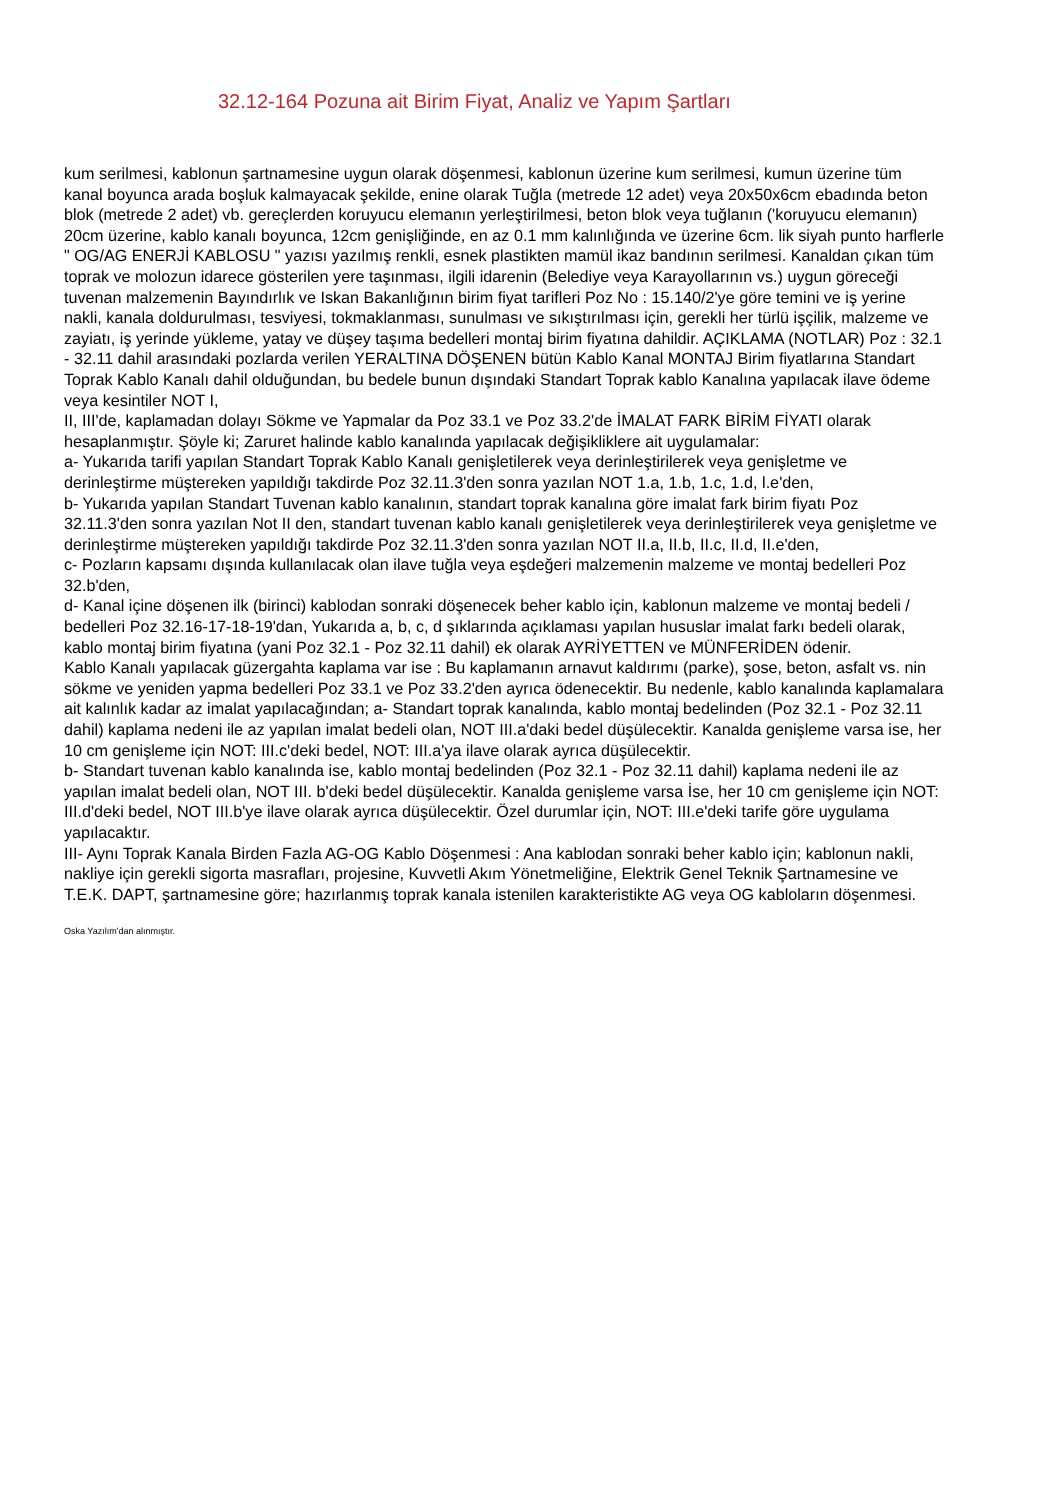32.12-164 Pozuna ait Birim Fiyat, Analiz ve Yapım Şartları
kum serilmesi, kablonun şartnamesine uygun olarak döşenmesi, kablonun üzerine kum serilmesi, kumun üzerine tüm kanal boyunca arada boşluk kalmayacak şekilde, enine olarak Tuğla (metrede 12 adet) veya 20x50x6cm ebadında beton blok (metrede 2 adet) vb. gereçlerden koruyucu elemanın yerleştirilmesi, beton blok veya tuğlanın ('koruyucu elemanın) 20cm üzerine, kablo kanalı boyunca, 12cm genişliğinde, en az 0.1 mm kalınlığında ve üzerine 6cm. lik siyah punto harflerle " OG/AG ENERJİ KABLOSU " yazısı yazılmış renkli, esnek plastikten mamül ikaz bandının serilmesi. Kanaldan çıkan tüm toprak ve molozun idarece gösterilen yere taşınması, ilgili idarenin (Belediye veya Karayollarının vs.) uygun göreceği tuvenan malzemenin Bayındırlık ve Iskan Bakanlığının birim fiyat tarifleri Poz No : 15.140/2'ye göre temini ve iş yerine nakli, kanala doldurulması, tesviyesi, tokmaklanması, sunulması ve sıkıştırılması için, gerekli her türlü işçilik, malzeme ve zayiatı, iş yerinde yükleme, yatay ve düşey taşıma bedelleri montaj birim fiyatına dahildir. AÇIKLAMA (NOTLAR) Poz : 32.1 - 32.11 dahil arasındaki pozlarda verilen YERALTINA DÖŞENEN bütün Kablo Kanal MONTAJ Birim fiyatlarına Standart Toprak Kablo Kanalı dahil olduğundan, bu bedele bunun dışındaki Standart Toprak kablo Kanalına yapılacak ilave ödeme veya kesintiler NOT I,
II, III'de, kaplamadan dolayı Sökme ve Yapmalar da Poz 33.1 ve Poz 33.2'de İMALAT FARK BİRİM FİYATI olarak hesaplanmıştır. Şöyle ki; Zaruret halinde kablo kanalında yapılacak değişikliklere ait uygulamalar:
a- Yukarıda tarifi yapılan Standart Toprak Kablo Kanalı genişletilerek veya derinleştirilerek veya genişletme ve derinleştirme müştereken yapıldığı takdirde Poz 32.11.3'den sonra yazılan NOT 1.a, 1.b, 1.c, 1.d, l.e'den,
b- Yukarıda yapılan Standart Tuvenan kablo kanalının, standart toprak kanalına göre imalat fark birim fiyatı Poz 32.11.3'den sonra yazılan Not II den, standart tuvenan kablo kanalı genişletilerek veya derinleştirilerek veya genişletme ve derinleştirme müştereken yapıldığı takdirde Poz 32.11.3'den sonra yazılan NOT II.a, II.b, II.c, II.d, II.e'den,
c- Pozların kapsamı dışında kullanılacak olan ilave tuğla veya eşdeğeri malzemenin malzeme ve montaj bedelleri Poz 32.b'den,
d- Kanal içine döşenen ilk (birinci) kablodan sonraki döşenecek beher kablo için, kablonun malzeme ve montaj bedeli / bedelleri Poz 32.16-17-18-19'dan, Yukarıda a, b, c, d şıklarında açıklaması yapılan hususlar imalat farkı bedeli olarak, kablo montaj birim fiyatına (yani Poz 32.1 - Poz 32.11 dahil) ek olarak AYRİYETTEN ve MÜNFERİDEN ödenir.
Kablo Kanalı yapılacak güzergahta kaplama var ise : Bu kaplamanın arnavut kaldırımı (parke), şose, beton, asfalt vs. nin sökme ve yeniden yapma bedelleri Poz 33.1 ve Poz 33.2'den ayrıca ödenecektir. Bu nedenle, kablo kanalında kaplamalara ait kalınlık kadar az imalat yapılacağından; a- Standart toprak kanalında, kablo montaj bedelinden (Poz 32.1 - Poz 32.11 dahil) kaplama nedeni ile az yapılan imalat bedeli olan, NOT III.a'daki bedel düşülecektir. Kanalda genişleme varsa ise, her 10 cm genişleme için NOT: III.c'deki bedel, NOT: III.a'ya ilave olarak ayrıca düşülecektir.
b- Standart tuvenan kablo kanalında ise, kablo montaj bedelinden (Poz 32.1 - Poz 32.11 dahil) kaplama nedeni ile az yapılan imalat bedeli olan, NOT III. b'deki bedel düşülecektir. Kanalda genişleme varsa İse, her 10 cm genişleme için NOT: III.d'deki bedel, NOT III.b'ye ilave olarak ayrıca düşülecektir. Özel durumlar için, NOT: III.e'deki tarife göre uygulama yapılacaktır.
III- Aynı Toprak Kanala Birden Fazla AG-OG Kablo Döşenmesi : Ana kablodan sonraki beher kablo için; kablonun nakli, nakliye için gerekli sigorta masrafları, projesine, Kuvvetli Akım Yönetmeliğine, Elektrik Genel Teknik Şartnamesine ve T.E.K. DAPT, şartnamesine göre; hazırlanmış toprak kanala istenilen karakteristikte AG veya OG kabloların döşenmesi.
Oska Yazılım'dan alınmıştır.